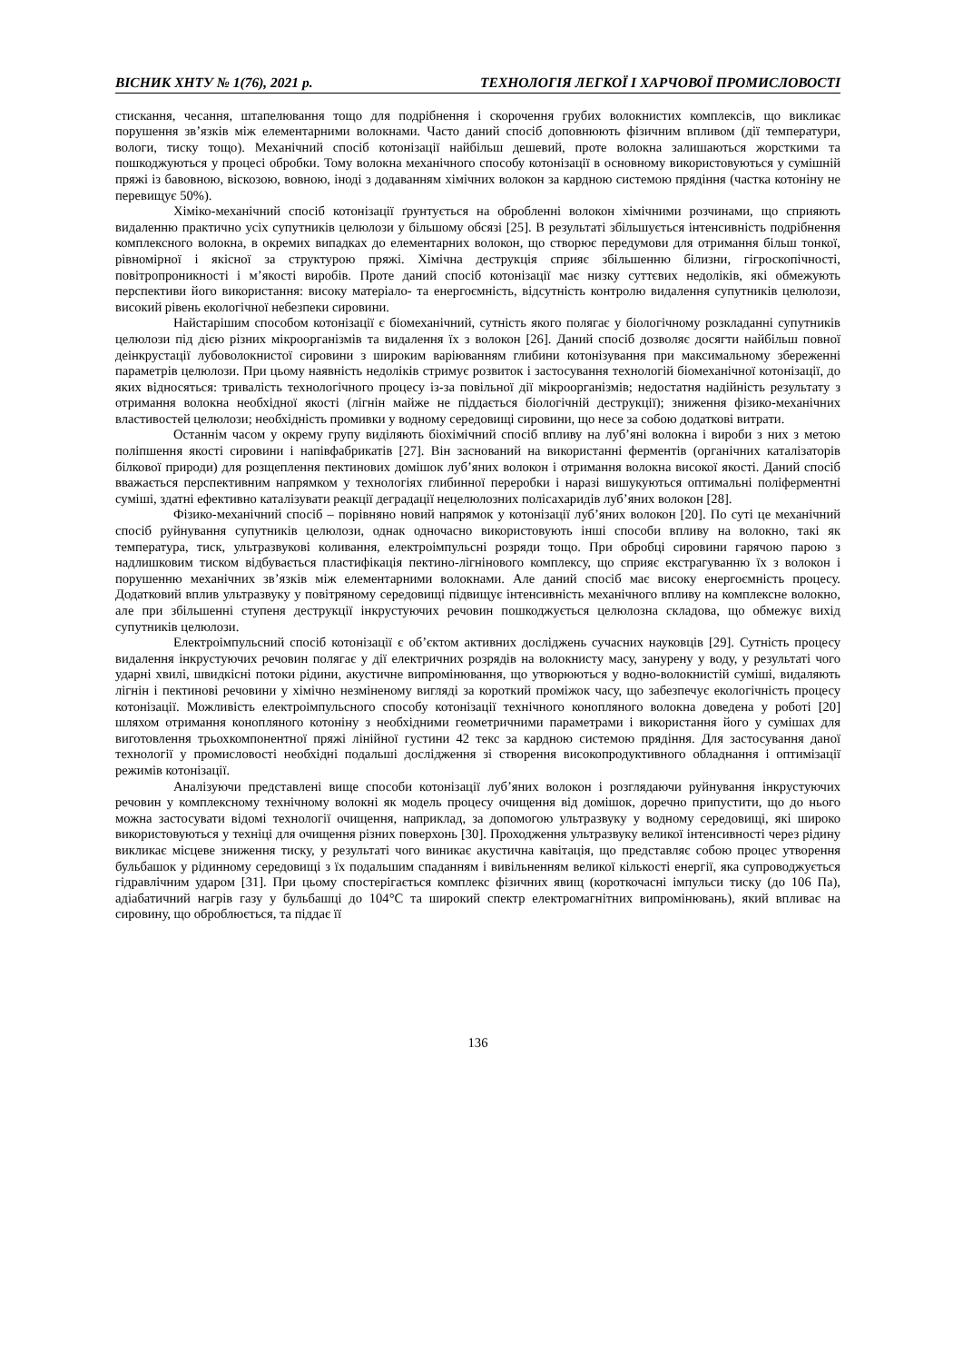ВІСНИК ХНТУ № 1(76), 2021 р. ТЕХНОЛОГІЯ ЛЕГКОЇ І ХАРЧОВОЇ ПРОМИСЛОВОСТІ
стискання, чесання, штапелювання тощо для подрібнення і скорочення грубих волокнистих комплексів, що викликає порушення зв’язків між елементарними волокнами. Часто даний спосіб доповнюють фізичним впливом (дії температури, вологи, тиску тощо). Механічний спосіб котонізації найбільш дешевий, проте волокна залишаються жорсткими та пошкоджуються у процесі обробки. Тому волокна механічного способу котонізації в основному використовуються у сумішній пряжі із бавовною, віскозою, вовною, іноді з додаванням хімічних волокон за кардною системою прядіння (частка котоніну не перевищує 50%).
Хіміко-механічний спосіб котонізації ґрунтується на обробленні волокон хімічними розчинами, що сприяють видаленню практично усіх супутників целюлози у більшому обсязі [25]. В результаті збільшується інтенсивність подрібнення комплексного волокна, в окремих випадках до елементарних волокон, що створює передумови для отримання більш тонкої, рівномірної і якісної за структурою пряжі. Хімічна деструкція сприяє збільшенню білизни, гігроскопічності, повітропроникності і м’якості виробів. Проте даний спосіб котонізації має низку суттєвих недоліків, які обмежують перспективи його використання: високу матеріало- та енергоємність, відсутність контролю видалення супутників целюлози, високий рівень екологічної небезпеки сировини.
Найстарішим способом котонізації є біомеханічний, сутність якого полягає у біологічному розкладанні супутників целюлози під дією різних мікроорганізмів та видалення їх з волокон [26]. Даний спосіб дозволяє досягти найбільш повної деінкрустації лубоволокнистої сировини з широким варіюванням глибини котонізування при максимальному збереженні параметрів целюлози. При цьому наявність недоліків стримує розвиток і застосування технологій біомеханічної котонізації, до яких відносяться: тривалість технологічного процесу із-за повільної дії мікроорганізмів; недостатня надійність результату з отримання волокна необхідної якості (лігнін майже не піддається біологічній деструкції); зниження фізико-механічних властивостей целюлози; необхідність промивки у водному середовищі сировини, що несе за собою додаткові витрати.
Останнім часом у окрему групу виділяють біохімічний спосіб впливу на луб’яні волокна і вироби з них з метою поліпшення якості сировини і напівфабрикатів [27]. Він заснований на використанні ферментів (органічних каталізаторів білкової природи) для розщеплення пектинових домішок луб’яних волокон і отримання волокна високої якості. Даний спосіб вважається перспективним напрямком у технологіях глибинної переробки і наразі вишукуються оптимальні поліферментні суміші, здатні ефективно каталізувати реакції деградації нецелюлозних полісахаридів луб’яних волокон [28].
Фізико-механічний спосіб – порівняно новий напрямок у котонізації луб’яних волокон [20]. По суті це механічний спосіб руйнування супутників целюлози, однак одночасно використовують інші способи впливу на волокно, такі як температура, тиск, ультразвукові коливання, електроімпульсні розряди тощо. При обробці сировини гарячою парою з надлишковим тиском відбувається пластифікація пектино-лігнінового комплексу, що сприяє екстрагуванню їх з волокон і порушенню механічних зв’язків між елементарними волокнами. Але даний спосіб має високу енергоємність процесу. Додатковий вплив ультразвуку у повітряному середовищі підвищує інтенсивність механічного впливу на комплексне волокно, але при збільшенні ступеня деструкції інкрустуючих речовин пошкоджується целюлозна складова, що обмежує вихід супутників целюлози.
Електроімпульсний спосіб котонізації є об’єктом активних досліджень сучасних науковців [29]. Сутність процесу видалення інкрустуючих речовин полягає у дії електричних розрядів на волокнисту масу, занурену у воду, у результаті чого ударні хвилі, швидкісні потоки рідини, акустичне випромінювання, що утворюються у водно-волокнистій суміші, видаляють лігнін і пектинові речовини у хімічно незміненому вигляді за короткий проміжок часу, що забезпечує екологічність процесу котонізації. Можливість електроімпульсного способу котонізації технічного конопляного волокна доведена у роботі [20] шляхом отримання конопляного котоніну з необхідними геометричними параметрами і використання його у сумішах для виготовлення трьохкомпонентної пряжі лінійної густини 42 текс за кардною системою прядіння. Для застосування даної технології у промисловості необхідні подальші дослідження зі створення високопродуктивного обладнання і оптимізації режимів котонізації.
Аналізуючи представлені вище способи котонізації луб’яних волокон і розглядаючи руйнування інкрустуючих речовин у комплексному технічному волокні як модель процесу очищення від домішок, доречно припустити, що до нього можна застосувати відомі технології очищення, наприклад, за допомогою ультразвуку у водному середовищі, які широко використовуються у техніці для очищення різних поверхонь [30]. Проходження ультразвуку великої інтенсивності через рідину викликає місцеве зниження тиску, у результаті чого виникає акустична кавітація, що представляє собою процес утворення бульбашок у рідинному середовищі з їх подальшим спаданням і вивільненням великої кількості енергії, яка супроводжується гідравлічним ударом [31]. При цьому спостерігається комплекс фізичних явищ (короткочасні імпульси тиску (до 106 Па), адіабатичний нагрів газу у бульбашці до 104°С та широкий спектр електромагнітних випромінювань), який впливає на сировину, що оброблюється, та піддає її
136